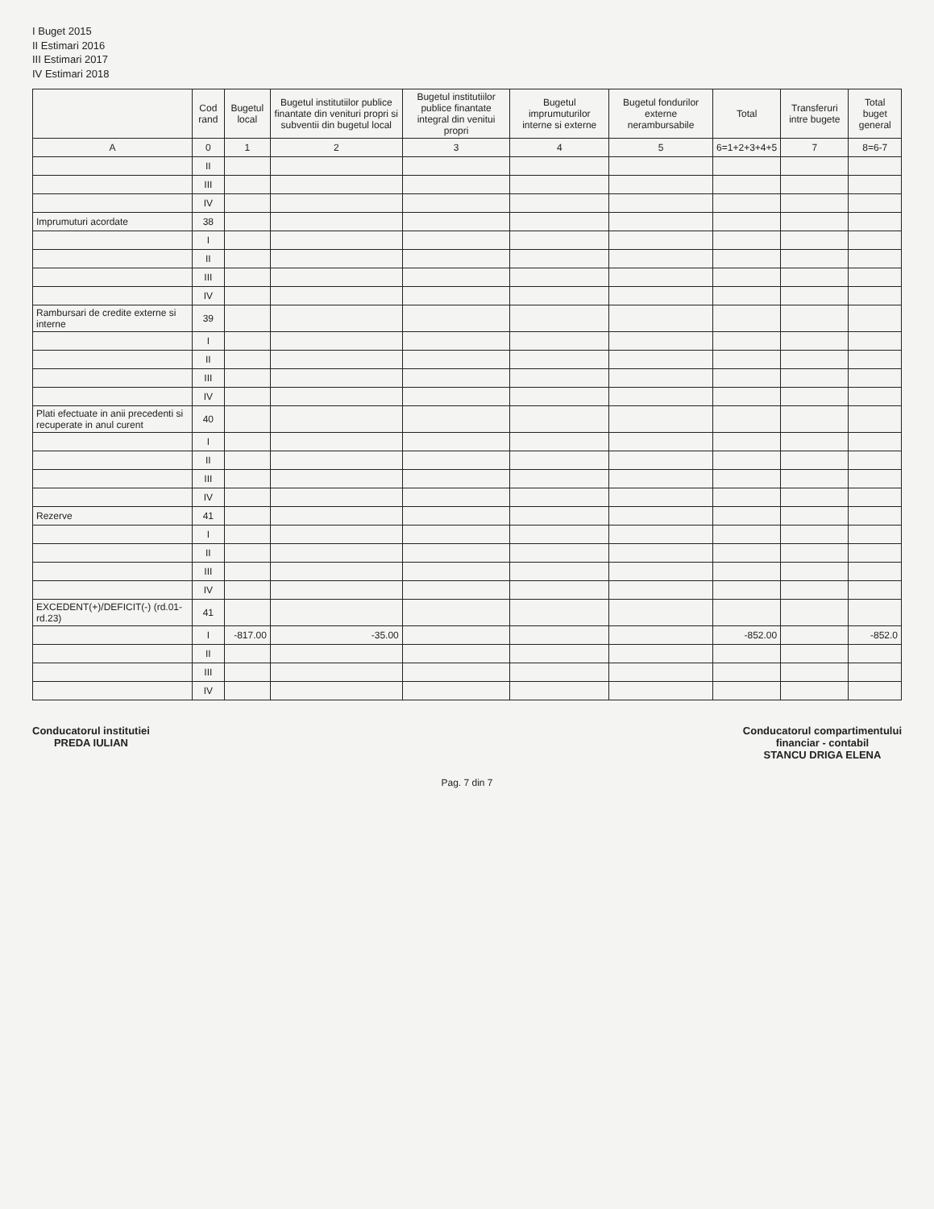I Buget 2015
II Estimari 2016
III Estimari 2017
IV Estimari 2018
| | Cod rand | Bugetul local | Bugetul institutiilor publice finantate din venituri propri si subventii din bugetul local | Bugetul institutiilor publice finantate integral din venitui propri | Bugetul imprumuturilor interne si externe | Bugetul fondurilor externe nerambursabile | Total | Transferuri intre bugete | Total buget general |
| --- | --- | --- | --- | --- | --- | --- | --- | --- | --- |
| A | 0 | 1 | 2 | 3 | 4 | 5 | 6=1+2+3+4+5 | 7 | 8=6-7 |
| | II | | | | | | | | |
| | III | | | | | | | | |
| | IV | | | | | | | | |
| Imprumuturi acordate | 38 | | | | | | | | |
| | I | | | | | | | | |
| | II | | | | | | | | |
| | III | | | | | | | | |
| | IV | | | | | | | | |
| Rambursari de credite externe si interne | 39 | | | | | | | | |
| | I | | | | | | | | |
| | II | | | | | | | | |
| | III | | | | | | | | |
| | IV | | | | | | | | |
| Plati efectuate in anii precedenti si recuperate in anul curent | 40 | | | | | | | | |
| | I | | | | | | | | |
| | II | | | | | | | | |
| | III | | | | | | | | |
| | IV | | | | | | | | |
| Rezerve | 41 | | | | | | | | |
| | I | | | | | | | | |
| | II | | | | | | | | |
| | III | | | | | | | | |
| | IV | | | | | | | | |
| EXCEDENT(+)/DEFICIT(-) (rd.01-rd.23) | 41 | | | | | | | | |
| | I | -817.00 | -35.00 | | | | -852.00 | | -852.0 |
| | II | | | | | | | | |
| | III | | | | | | | | |
| | IV | | | | | | | | |
Conducatorul institutiei
PREDA IULIAN
Conducatorul compartimentului
financiar - contabil
STANCU DRIGA ELENA
Pag. 7 din 7